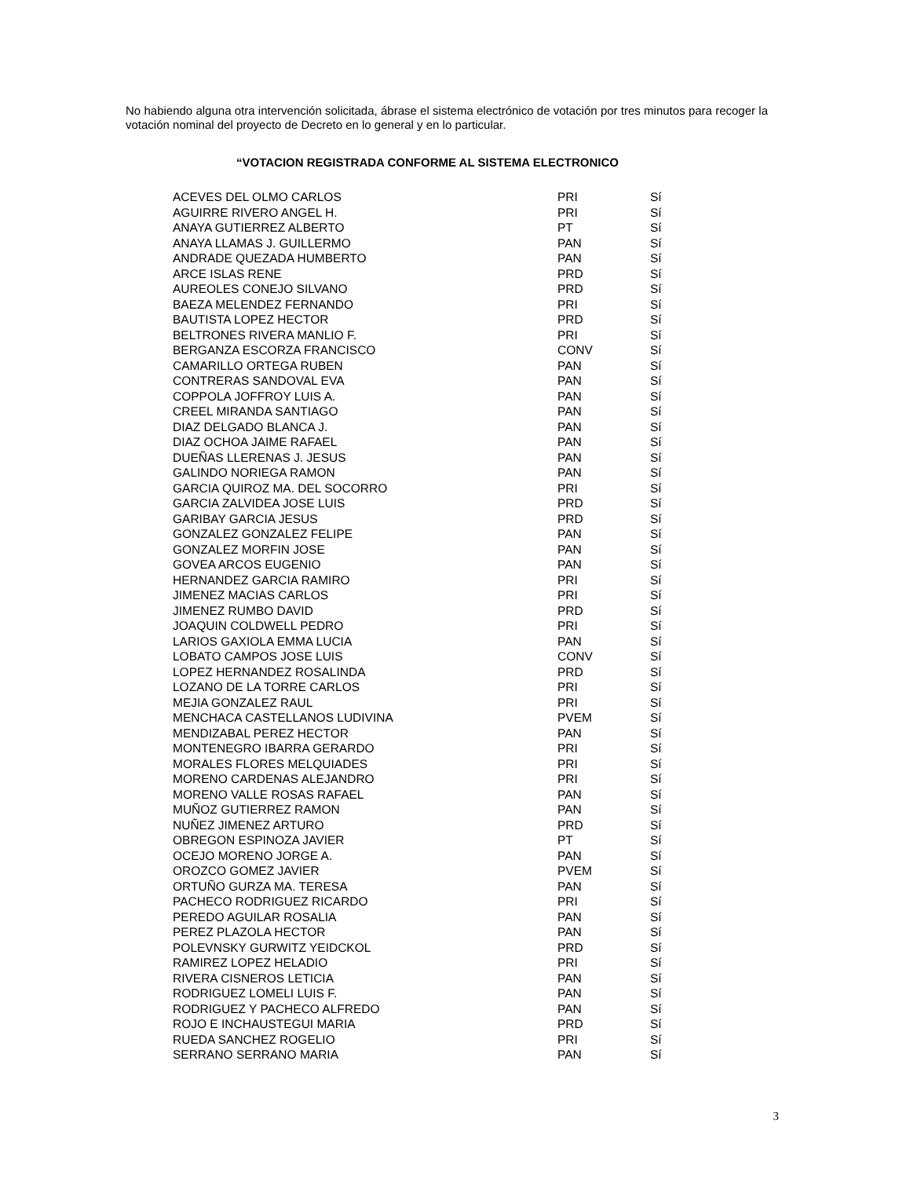No habiendo alguna otra intervención solicitada, ábrase el sistema electrónico de votación por tres minutos para recoger la votación nominal del proyecto de Decreto en lo general y en lo particular.
“VOTACION REGISTRADA CONFORME AL SISTEMA ELECTRONICO
| ACEVES DEL OLMO CARLOS | PRI | Sí |
| AGUIRRE RIVERO ANGEL H. | PRI | Sí |
| ANAYA GUTIERREZ ALBERTO | PT | Sí |
| ANAYA LLAMAS J. GUILLERMO | PAN | Sí |
| ANDRADE QUEZADA HUMBERTO | PAN | Sí |
| ARCE ISLAS RENE | PRD | Sí |
| AUREOLES CONEJO SILVANO | PRD | Sí |
| BAEZA MELENDEZ FERNANDO | PRI | Sí |
| BAUTISTA LOPEZ HECTOR | PRD | Sí |
| BELTRONES RIVERA MANLIO F. | PRI | Sí |
| BERGANZA ESCORZA FRANCISCO | CONV | Sí |
| CAMARILLO ORTEGA RUBEN | PAN | Sí |
| CONTRERAS SANDOVAL EVA | PAN | Sí |
| COPPOLA JOFFROY LUIS A. | PAN | Sí |
| CREEL MIRANDA SANTIAGO | PAN | Sí |
| DIAZ DELGADO BLANCA J. | PAN | Sí |
| DIAZ OCHOA JAIME RAFAEL | PAN | Sí |
| DUEÑAS LLERENAS J. JESUS | PAN | Sí |
| GALINDO NORIEGA RAMON | PAN | Sí |
| GARCIA QUIROZ MA. DEL SOCORRO | PRI | Sí |
| GARCIA ZALVIDEA JOSE LUIS | PRD | Sí |
| GARIBAY GARCIA JESUS | PRD | Sí |
| GONZALEZ GONZALEZ FELIPE | PAN | Sí |
| GONZALEZ MORFIN JOSE | PAN | Sí |
| GOVEA ARCOS EUGENIO | PAN | Sí |
| HERNANDEZ GARCIA RAMIRO | PRI | Sí |
| JIMENEZ MACIAS CARLOS | PRI | Sí |
| JIMENEZ RUMBO DAVID | PRD | Sí |
| JOAQUIN COLDWELL PEDRO | PRI | Sí |
| LARIOS GAXIOLA EMMA LUCIA | PAN | Sí |
| LOBATO CAMPOS JOSE LUIS | CONV | Sí |
| LOPEZ HERNANDEZ ROSALINDA | PRD | Sí |
| LOZANO DE LA TORRE CARLOS | PRI | Sí |
| MEJIA GONZALEZ RAUL | PRI | Sí |
| MENCHACA CASTELLANOS LUDIVINA | PVEM | Sí |
| MENDIZABAL PEREZ HECTOR | PAN | Sí |
| MONTENEGRO IBARRA GERARDO | PRI | Sí |
| MORALES FLORES MELQUIADES | PRI | Sí |
| MORENO CARDENAS ALEJANDRO | PRI | Sí |
| MORENO VALLE ROSAS RAFAEL | PAN | Sí |
| MUÑOZ GUTIERREZ RAMON | PAN | Sí |
| NUÑEZ JIMENEZ ARTURO | PRD | Sí |
| OBREGON ESPINOZA JAVIER | PT | Sí |
| OCEJO MORENO JORGE A. | PAN | Sí |
| OROZCO GOMEZ JAVIER | PVEM | Sí |
| ORTUÑO GURZA MA. TERESA | PAN | Sí |
| PACHECO RODRIGUEZ RICARDO | PRI | Sí |
| PEREDO AGUILAR ROSALIA | PAN | Sí |
| PEREZ PLAZOLA HECTOR | PAN | Sí |
| POLEVNSKY GURWITZ YEIDCKOL | PRD | Sí |
| RAMIREZ LOPEZ HELADIO | PRI | Sí |
| RIVERA CISNEROS LETICIA | PAN | Sí |
| RODRIGUEZ LOMELI LUIS F. | PAN | Sí |
| RODRIGUEZ Y PACHECO ALFREDO | PAN | Sí |
| ROJO E INCHAUSTEGUI MARIA | PRD | Sí |
| RUEDA SANCHEZ ROGELIO | PRI | Sí |
| SERRANO SERRANO MARIA | PAN | Sí |
3